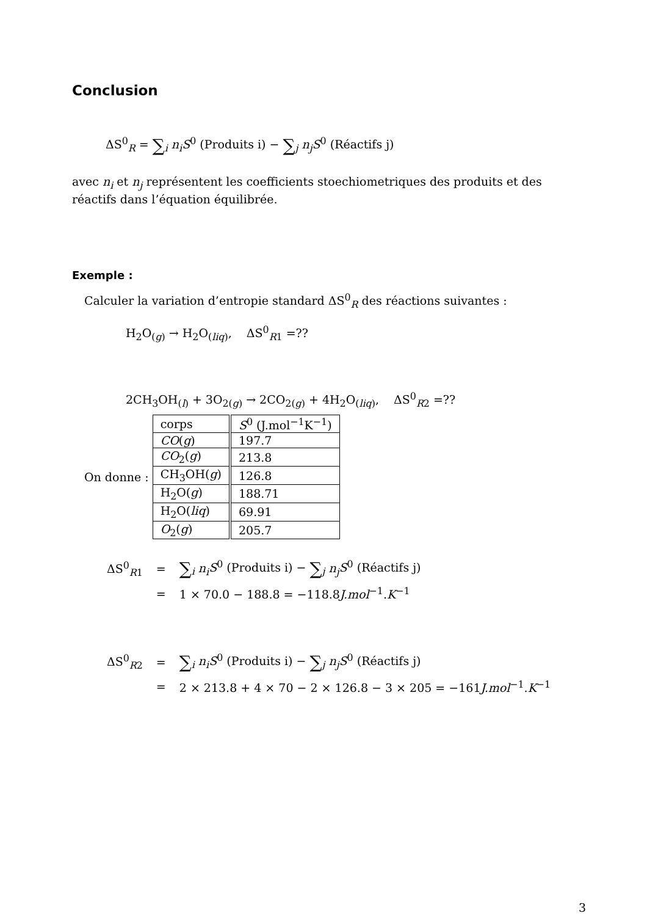Conclusion
ΔS<sup>0</sup><sub>R</sub> = ∑<sub>i</sub> n<sub>i</sub> S<sup>0</sup> (Produits i) − ∑<sub>j</sub> n<sub>j</sub> S<sup>0</sup> (Réactifs j)
avec n<sub>i</sub> et n<sub>j</sub> représentent les coefficients stoechiometriques des produits et des réactifs dans l’équation équilibrée.
Exemple :
Calculer la variation d’entropie standard ΔS<sup>0</sup><sub>R</sub> des réactions suivantes :
H<sub>2</sub>O<sub>(g)</sub> → H<sub>2</sub>O<sub>(liq)</sub>, ΔS<sup>0</sup><sub>R1</sub> =??
2CH<sub>3</sub>OH<sub>(l)</sub> + 3O<sub>2(g)</sub> → 2CO<sub>2(g)</sub> + 4H<sub>2</sub>O<sub>(liq)</sub>, ΔS<sup>0</sup><sub>R2</sub> =??
On donne :
| corps | S<sup>0</sup> (J.mol<sup>−1</sup>K<sup>−1</sup>) |
| CO ( g ) | 197.7 |
| CO<sub>2</sub>( g ) | 213.8 |
| CH<sub>3</sub>OH( g ) | 126.8 |
| H<sub>2</sub>O( g ) | 188.71 |
| H<sub>2</sub>O( liq ) | 69.91 |
| O<sub>2</sub>( g ) | 205.7 |
| ΔS<sup>0</sup><sub>R1</sub> | = | ∑<sub>i</sub> n<sub>i</sub> S<sup>0</sup> (Produits i) − ∑<sub>j</sub> n<sub>j</sub> S<sup>0</sup> (Réactifs j) |
| | = | 1 × 70.0 − 188.8 = −118.8 J.mol<sup>−1</sup>. K<sup>−1</sup> |
| ΔS<sup>0</sup><sub>R2</sub> | = | ∑<sub>i</sub> n<sub>i</sub> S<sup>0</sup> (Produits i) − ∑<sub>j</sub> n<sub>j</sub> S<sup>0</sup> (Réactifs j) |
| | = | 2 × 213.8 + 4 × 70 − 2 × 126.8 − 3 × 205 = −161 J.mol<sup>−1</sup>. K<sup>−1</sup> |
3